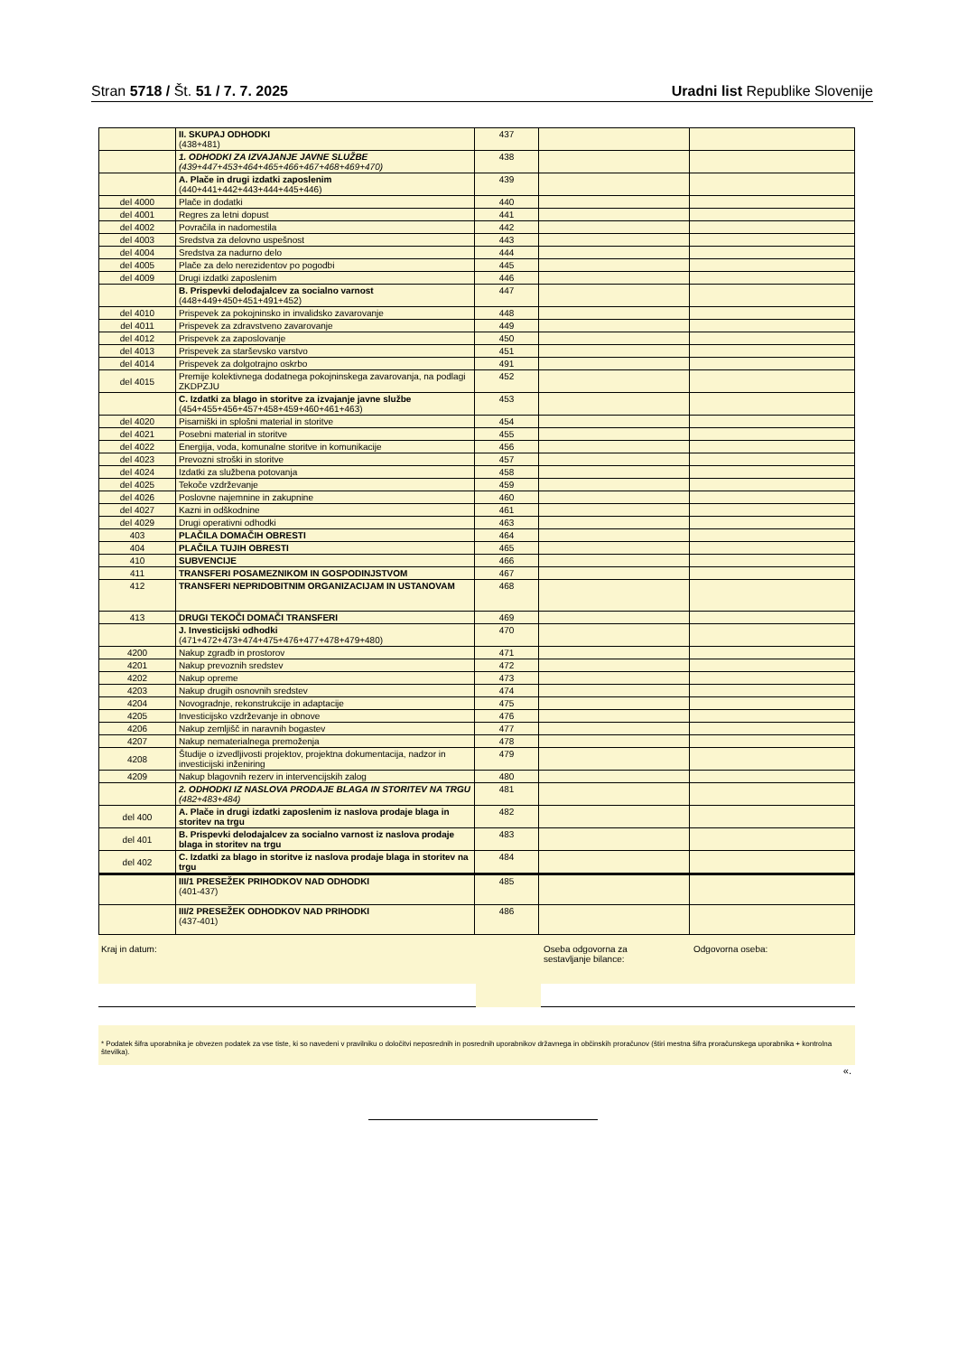Stran 5718 / Št. 51 / 7. 7. 2025
Uradni list Republike Slovenije
| | II. SKUPAJ ODHODKI (438+481) | 437 | | |
| | 1. ODHODKI ZA IZVAJANJE JAVNE SLUŽBE (439+447+453+464+465+466+467+468+469+470) | 438 | | |
| | A. Plače in drugi izdatki zaposlenim (440+441+442+443+444+445+446) | 439 | | |
| del 4000 | Plače in dodatki | 440 | | |
| del 4001 | Regres za letni dopust | 441 | | |
| del 4002 | Povračila in nadomestila | 442 | | |
| del 4003 | Sredstva za delovno uspešnost | 443 | | |
| del 4004 | Sredstva za nadurno delo | 444 | | |
| del 4005 | Plače za delo nerezidentov po pogodbi | 445 | | |
| del 4009 | Drugi izdatki zaposlenim | 446 | | |
| | B. Prispevki delodajalcev za socialno varnost (448+449+450+451+491+452) | 447 | | |
| del 4010 | Prispevek za pokojninsko in invalidsko zavarovanje | 448 | | |
| del 4011 | Prispevek za zdravstveno zavarovanje | 449 | | |
| del 4012 | Prispevek za zaposlovanje | 450 | | |
| del 4013 | Prispevek za starševsko varstvo | 451 | | |
| del 4014 | Prispevek za dolgotrajno oskrbo | 491 | | |
| del 4015 | Premije kolektivnega dodatnega pokojninskega zavarovanja, na podlagi ZKDPZJU | 452 | | |
| | C. Izdatki za blago in storitve za izvajanje javne službe (454+455+456+457+458+459+460+461+463) | 453 | | |
| del 4020 | Pisarniški in splošni material in storitve | 454 | | |
| del 4021 | Posebni material in storitve | 455 | | |
| del 4022 | Energija, voda, komunalne storitve in komunikacije | 456 | | |
| del 4023 | Prevozni stroški in storitve | 457 | | |
| del 4024 | Izdatki za službena potovanja | 458 | | |
| del 4025 | Tekoče vzdrževanje | 459 | | |
| del 4026 | Poslovne najemnine in zakupnine | 460 | | |
| del 4027 | Kazni in odškodnine | 461 | | |
| del 4029 | Drugi operativni odhodki | 463 | | |
| 403 | PLAČILA DOMAČIH OBRESTI | 464 | | |
| 404 | PLAČILA TUJIH OBRESTI | 465 | | |
| 410 | SUBVENCIJE | 466 | | |
| 411 | TRANSFERI POSAMEZNIKOM IN GOSPODINJSTVOM | 467 | | |
| 412 | TRANSFERI NEPRIDOBITNIM ORGANIZACIJAM IN USTANOVAM | 468 | | |
| 413 | DRUGI TEKOČI DOMAČI TRANSFERI | 469 | | |
| | J. Investicijski odhodki (471+472+473+474+475+476+477+478+479+480) | 470 | | |
| 4200 | Nakup zgradb in prostorov | 471 | | |
| 4201 | Nakup prevoznih sredstev | 472 | | |
| 4202 | Nakup opreme | 473 | | |
| 4203 | Nakup drugih osnovnih sredstev | 474 | | |
| 4204 | Novogradnje, rekonstrukcije in adaptacije | 475 | | |
| 4205 | Investicijsko vzdrževanje in obnove | 476 | | |
| 4206 | Nakup zemljišč in naravnih bogastev | 477 | | |
| 4207 | Nakup nematerialnega premoženja | 478 | | |
| 4208 | Študije o izvedljivosti projektov, projektna dokumentacija, nadzor in investicijski inženiring | 479 | | |
| 4209 | Nakup blagovnih rezerv in intervencijskih zalog | 480 | | |
| | 2. ODHODKI IZ NASLOVA PRODAJE BLAGA IN STORITEV NA TRGU (482+483+484) | 481 | | |
| del 400 | A. Plače in drugi izdatki zaposlenim iz naslova prodaje blaga in storitev na trgu | 482 | | |
| del 401 | B. Prispevki delodajalcev za socialno varnost iz naslova prodaje blaga in storitev na trgu | 483 | | |
| del 402 | C. Izdatki za blago in storitve iz naslova prodaje blaga in storitev na trgu | 484 | | |
| | III/1 PRESEŽEK PRIHODKOV NAD ODHODKI (401-437) | 485 | | |
| | III/2 PRESEŽEK ODHODKOV NAD PRIHODKI (437-401) | 486 | | |
Kraj in datum: Oseba odgovorna za
sestavljanje bilance:
Odgovorna oseba:
* Podatek šifra uporabnika je obvezen podatek za vse tiste, ki so navedeni v pravilniku o določitvi neposrednih in posrednih uporabnikov državnega in občinskih proračunov (štiri mestna šifra proračunskega uporabnika + kontrolna številka).
«.